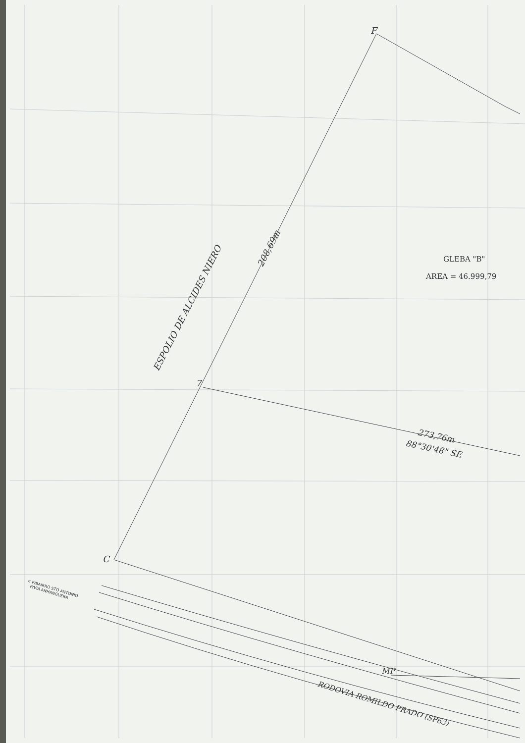F
7
C
MP
GLEBA "B"
AREA = 46.999,79
ESPOLIO DE ALCIDES NIERO
208,69m
273,76m
88°30'48" SE
< P/BAIRRO STO ANTONIO
P/VIA ANHANGUERA
RODOVIA ROMILDO PRADO (SP63)